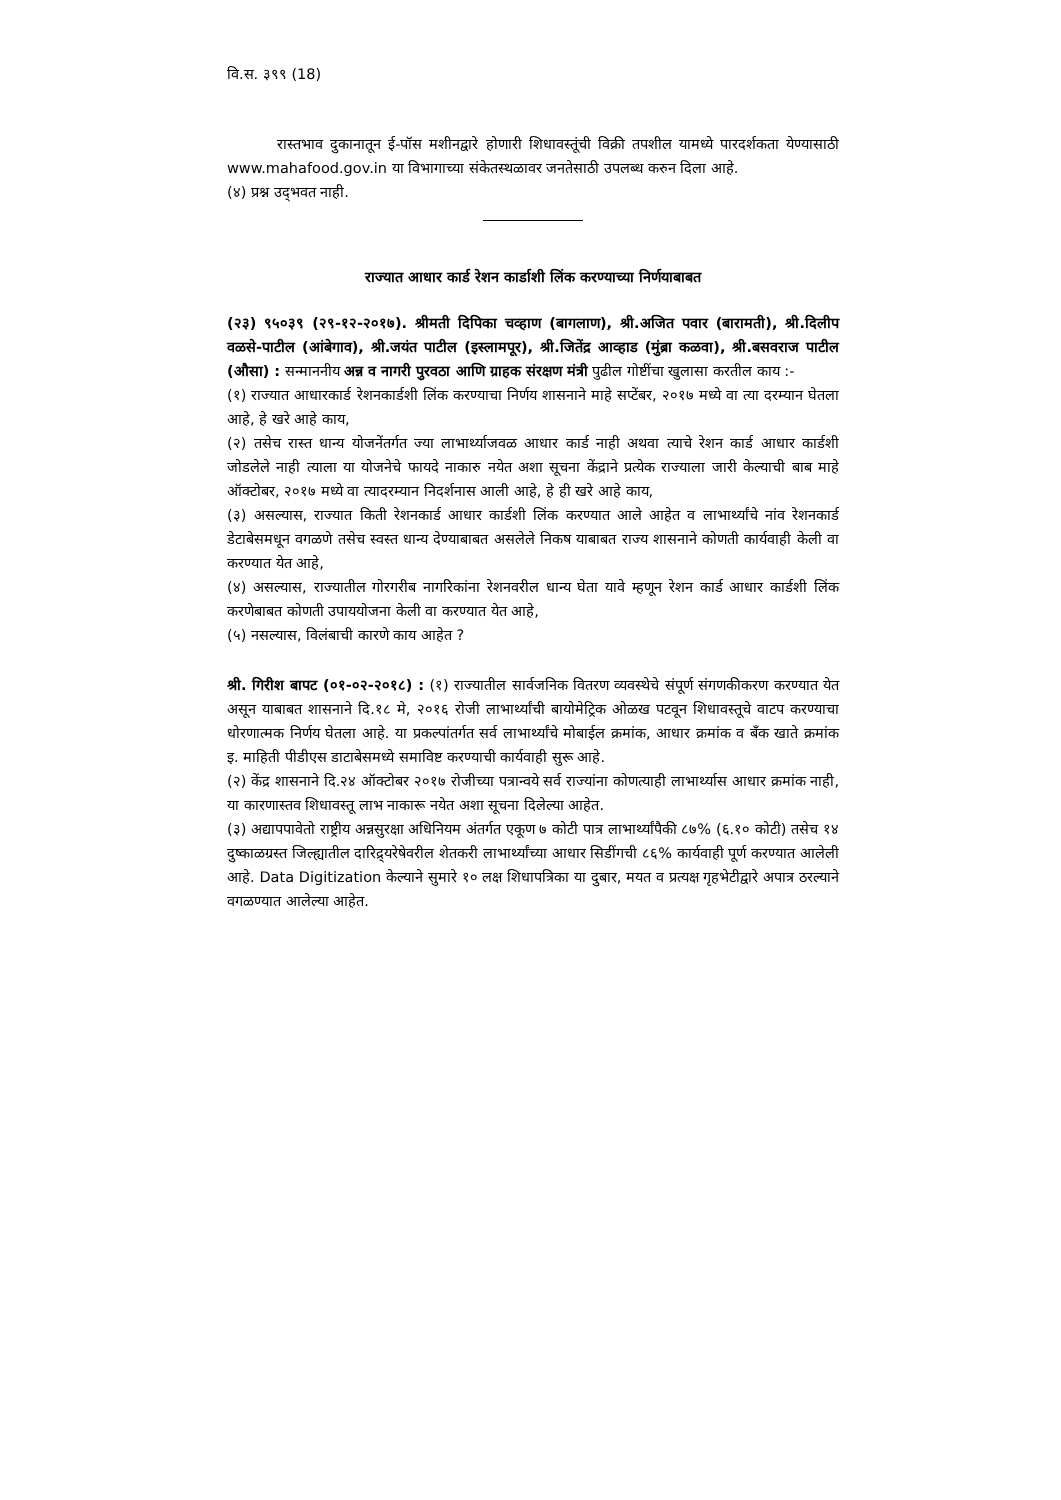वि.स. ३९९ (18)
रास्तभाव दुकानातून ई-पॉस मशीनद्वारे होणारी शिधावस्तूंची विक्री तपशील यामध्ये पारदर्शकता येण्यासाठी www.mahafood.gov.in या विभागाच्या संकेतस्थळावर जनतेसाठी उपलब्ध करुन दिला आहे.
(४) प्रश्न उद्‌भवत नाही.
राज्यात आधार कार्ड रेशन कार्डाशी लिंक करण्याच्या निर्णयाबाबत
(२३) ९५०३९ (२९-१२-२०१७). श्रीमती दिपिका चव्हाण (बागलाण), श्री.अजित पवार (बारामती), श्री.दिलीप वळसे-पाटील (आंबेगाव), श्री.जयंत पाटील (इस्लामपूर), श्री.जितेंद्र आव्हाड (मुंब्रा कळवा), श्री.बसवराज पाटील (औसा) : सन्माननीय अन्न व नागरी पुरवठा आणि ग्राहक संरक्षण मंत्री पुढील गोष्टींचा खुलासा करतील काय :-
(१) राज्यात आधारकार्ड रेशनकार्डशी लिंक करण्याचा निर्णय शासनाने माहे सप्टेंबर, २०१७ मध्ये वा त्या दरम्यान घेतला आहे, हे खरे आहे काय,
(२) तसेच रास्त धान्य योजनेंतर्गत ज्या लाभार्थ्याजवळ आधार कार्ड नाही अथवा त्याचे रेशन कार्ड आधार कार्डशी जोडलेले नाही त्याला या योजनेचे फायदे नाकारु नयेत अशा सूचना केंद्राने प्रत्येक राज्याला जारी केल्याची बाब माहे ऑक्टोबर, २०१७ मध्ये वा त्यादरम्यान निदर्शनास आली आहे, हे ही खरे आहे काय,
(३) असल्यास, राज्यात किती रेशनकार्ड आधार कार्डशी लिंक करण्यात आले आहेत व लाभार्थ्यांचे नांव रेशनकार्ड डेटाबेसमधून वगळणे तसेच स्वस्त धान्य देण्याबाबत असलेले निकष याबाबत राज्य शासनाने कोणती कार्यवाही केली वा करण्यात येत आहे,
(४) असल्यास, राज्यातील गोरगरीब नागरिकांना रेशनवरील धान्य घेता यावे म्हणून रेशन कार्ड आधार कार्डशी लिंक करणेबाबत कोणती उपाययोजना केली वा करण्यात येत आहे,
(५) नसल्यास, विलंबाची कारणे काय आहेत ?
श्री. गिरीश बापट (०१-०२-२०१८) : (१) राज्यातील सार्वजनिक वितरण व्यवस्थेचे संपूर्ण संगणकीकरण करण्यात येत असून याबाबत शासनाने दि.१८ मे, २०१६ रोजी लाभार्थ्यांची बायोमेट्रिक ओळख पटवून शिधावस्तूचे वाटप करण्याचा धोरणात्मक निर्णय घेतला आहे. या प्रकल्पांतर्गत सर्व लाभार्थ्यांचे मोबाईल क्रमांक, आधार क्रमांक व बँक खाते क्रमांक इ. माहिती पीडीएस डाटाबेसमध्ये समाविष्ट करण्याची कार्यवाही सुरू आहे.
(२) केंद्र शासनाने दि.२४ ऑक्टोबर २०१७ रोजीच्या पत्रान्वये सर्व राज्यांना कोणत्याही लाभार्थ्यास आधार क्रमांक नाही, या कारणास्तव शिधावस्तू लाभ नाकारू नयेत अशा सूचना दिलेल्या आहेत.
(३) अद्यापपावेतो राष्ट्रीय अन्नसुरक्षा अधिनियम अंतर्गत एकूण ७ कोटी पात्र लाभार्थ्यांपैकी ८७% (६.१० कोटी) तसेच १४ दुष्काळग्रस्त जिल्ह्यातील दारिद्र्यरेषेवरील शेतकरी लाभार्थ्यांच्या आधार सिडींगची ८६% कार्यवाही पूर्ण करण्यात आलेली आहे. Data Digitization केल्याने सुमारे १० लक्ष शिधापत्रिका या दुबार, मयत व प्रत्यक्ष गृहभेटीद्वारे अपात्र ठरल्याने वगळण्यात आलेल्या आहेत.